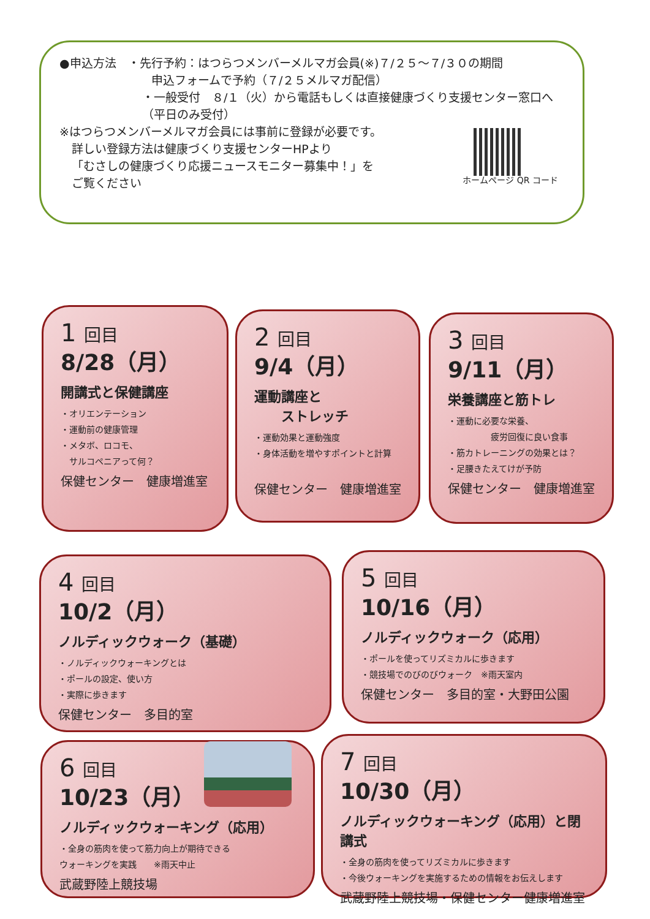●申込方法　・先行予約：はつらつメンバーメルマガ会員(※)７/２５～７/３０の期間
申込フォームで予約（７/２５メルマガ配信）
・一般受付　８/１（火）から電話もしくは直接健康づくり支援センター窓口へ（平日のみ受付）
※はつらつメンバーメルマガ会員には事前に登録が必要です。
詳しい登録方法は健康づくり支援センターHPより
「むさしの健康づくり応援ニュースモニター募集中！」を
ご覧ください
ホームページ QR コード
1 回目
8/28（月）
開講式と保健講座
・オリエンテーション
・運動前の健康管理
・メタボ、ロコモ、
　サルコペニアって何？
保健センター　健康増進室
2 回目
9/4（月）
運動講座と
　　ストレッチ
・運動効果と運動強度
・身体活動を増やすポイントと計算
保健センター　健康増進室
3 回目
9/11（月）
栄養講座と筋トレ
・運動に必要な栄養、
　　　　　疲労回復に良い食事
・筋カトレーニングの効果とは？
・足腰きたえてけが予防
保健センター　健康増進室
4 回目
10/2（月）
ノルディックウォーク（基礎）
・ノルディックウォーキングとは
・ポールの設定、使い方
・実際に歩きます
保健センター　多目的室
5 回目
10/16（月）
ノルディックウォーク（応用）
・ポールを使ってリズミカルに歩きます
・競技場でのびのびウォーク　※雨天室内
保健センター　多目的室・大野田公園
6 回目
10/23（月）
ノルディックウォーキング（応用）
・全身の筋肉を使って筋力向上が期待できる
ウォーキングを実践　　※雨天中止
武蔵野陸上競技場
7 回目
10/30（月）
ノルディックウォーキング（応用）と閉講式
・全身の筋肉を使ってリズミカルに歩きます
・今後ウォーキングを実施するための情報をお伝えします
武蔵野陸上競技場・保健センター健康増進室